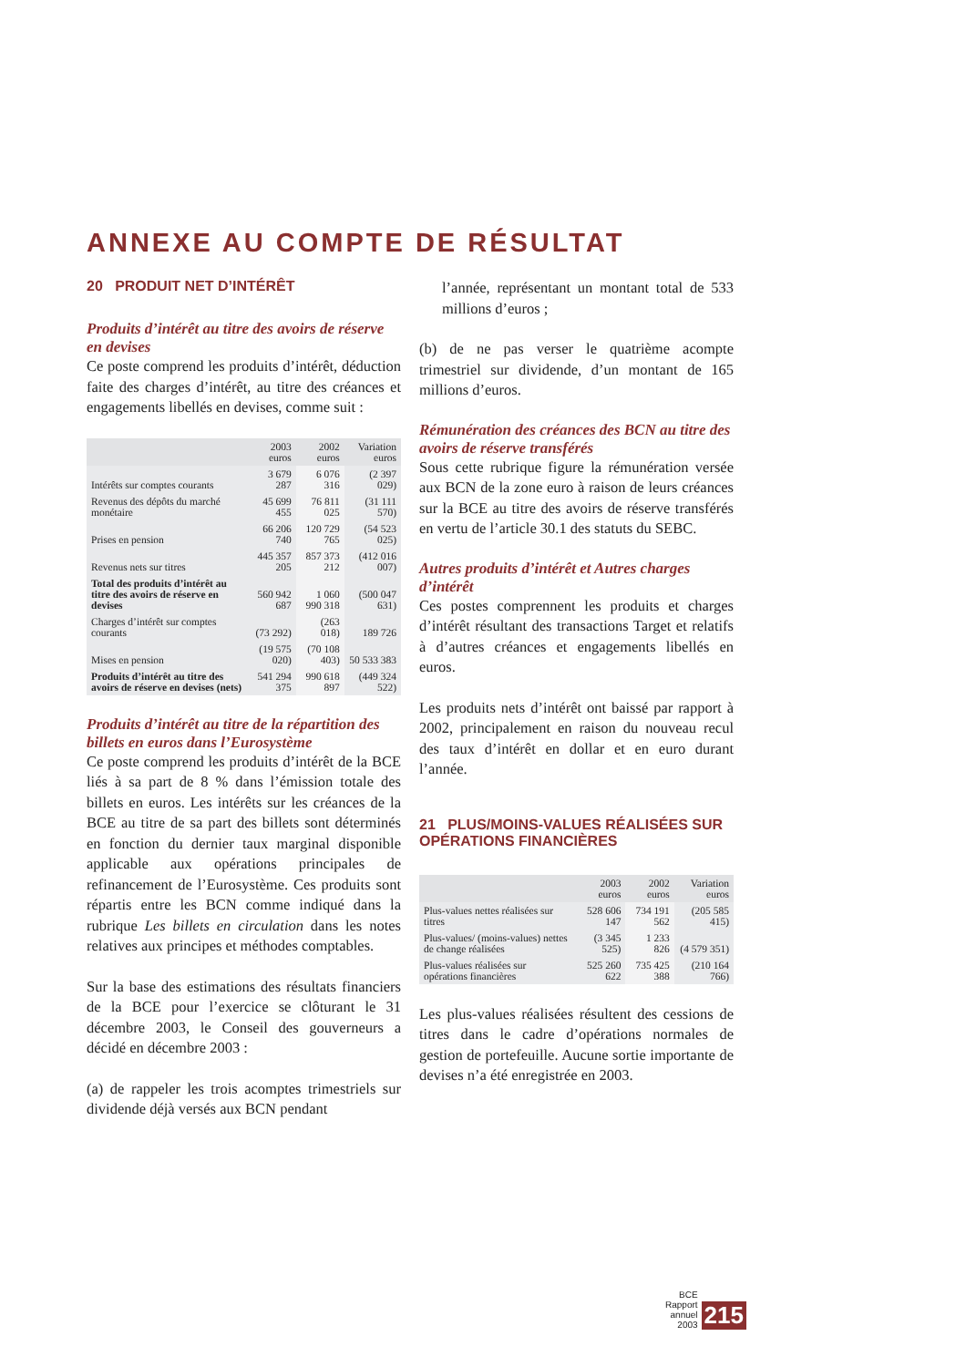ANNEXE AU COMPTE DE RÉSULTAT
20 PRODUIT NET D’INTÉRÊT
Produits d’intérêt au titre des avoirs de réserve en devises
Ce poste comprend les produits d’intérêt, déduction faite des charges d’intérêt, au titre des créances et engagements libellés en devises, comme suit :
| | 2003 euros | 2002 euros | Variation euros |
| --- | --- | --- | --- |
| Intérêts sur comptes courants | 3 679 287 | 6 076 316 | (2 397 029) |
| Revenus des dépôts du marché monétaire | 45 699 455 | 76 811 025 | (31 111 570) |
| Prises en pension | 66 206 740 | 120 729 765 | (54 523 025) |
| Revenus nets sur titres | 445 357 205 | 857 373 212 | (412 016 007) |
| Total des produits d’intérêt au titre des avoirs de réserve en devises | 560 942 687 | 1 060 990 318 | (500 047 631) |
| Charges d’intérêt sur comptes courants | (73 292) | (263 018) | 189 726 |
| Mises en pension | (19 575 020) | (70 108 403) | 50 533 383 |
| Produits d’intérêt au titre des avoirs de réserve en devises (nets) | 541 294 375 | 990 618 897 | (449 324 522) |
Produits d’intérêt au titre de la répartition des billets en euros dans l’Eurosystème
Ce poste comprend les produits d’intérêt de la BCE liés à sa part de 8 % dans l’émission totale des billets en euros. Les intérêts sur les créances de la BCE au titre de sa part des billets sont déterminés en fonction du dernier taux marginal disponible applicable aux opérations principales de refinancement de l’Eurosystème. Ces produits sont répartis entre les BCN comme indiqué dans la rubrique Les billets en circulation dans les notes relatives aux principes et méthodes comptables.
Sur la base des estimations des résultats financiers de la BCE pour l’exercice se clôturant le 31 décembre 2003, le Conseil des gouverneurs a décidé en décembre 2003 :
(a) de rappeler les trois acomptes trimestriels sur dividende déjà versés aux BCN pendant
l’année, représentant un montant total de 533 millions d’euros ;
(b) de ne pas verser le quatrième acompte trimestriel sur dividende, d’un montant de 165 millions d’euros.
Rémunération des créances des BCN au titre des avoirs de réserve transférés
Sous cette rubrique figure la rémunération versée aux BCN de la zone euro à raison de leurs créances sur la BCE au titre des avoirs de réserve transférés en vertu de l’article 30.1 des statuts du SEBC.
Autres produits d’intérêt et Autres charges d’intérêt
Ces postes comprennent les produits et charges d’intérêt résultant des transactions Target et relatifs à d’autres créances et engagements libellés en euros.
Les produits nets d’intérêt ont baissé par rapport à 2002, principalement en raison du nouveau recul des taux d’intérêt en dollar et en euro durant l’année.
21 PLUS/MOINS-VALUES RÉALISÉES SUR OPÉRATIONS FINANCIÈRES
| | 2003 euros | 2002 euros | Variation euros |
| --- | --- | --- | --- |
| Plus-values nettes réalisées sur titres | 528 606 147 | 734 191 562 | (205 585 415) |
| Plus-values/ (moins-values) nettes de change réalisées | (3 345 525) | 1 233 826 | (4 579 351) |
| Plus-values réalisées sur opérations financières | 525 260 622 | 735 425 388 | (210 164 766) |
Les plus-values réalisées résultent des cessions de titres dans le cadre d’opérations normales de gestion de portefeuille. Aucune sortie importante de devises n’a été enregistrée en 2003.
BCE
Rapport annuel
2003
215